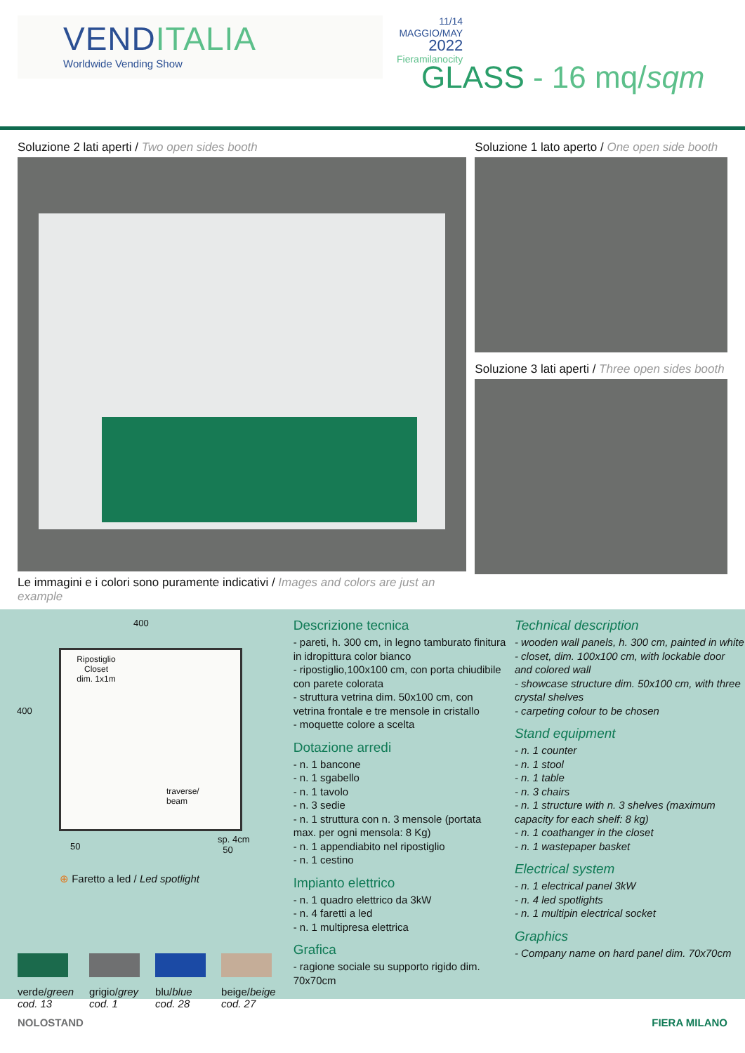VENDITALIA
Worldwide Vending Show
11/14
MAGGIO/MAY
2022
Fieramilanocity
GLASS - 16 mq/sqm
Soluzione 2 lati aperti / Two open sides booth
Le immagini e i colori sono puramente indicativi / Images and colors are just an example
Soluzione 1 lato aperto / One open side booth
Soluzione 3 lati aperti / Three open sides booth
400
400
Ripostiglio
Closet
dim. 1x1m
traverse/
beam
50
sp. 4cm
50
⊕ Faretto a led / Led spotlight
verde/green
cod. 13
grigio/grey
cod. 1
blu/blue
cod. 28
beige/beige
cod. 27
Descrizione tecnica
- pareti, h. 300 cm, in legno tamburato finitura in idropittura color bianco
- ripostiglio,100x100 cm, con porta chiudibile con parete colorata
- struttura vetrina dim. 50x100 cm, con vetrina frontale e tre mensole in cristallo
- moquette colore a scelta
Dotazione arredi
- n. 1 bancone
- n. 1 sgabello
- n. 1 tavolo
- n. 3 sedie
- n. 1 struttura con n. 3 mensole (portata max. per ogni mensola: 8 Kg)
- n. 1 appendiabito nel ripostiglio
- n. 1 cestino
Impianto elettrico
- n. 1 quadro elettrico da 3kW
- n. 4 faretti a led
- n. 1 multipresa elettrica
Grafica
- ragione sociale su supporto rigido dim. 70x70cm
Technical description
- wooden wall panels, h. 300 cm, painted in white
- closet, dim. 100x100 cm, with lockable door and colored wall
- showcase structure dim. 50x100 cm, with three crystal shelves
- carpeting colour to be chosen
Stand equipment
- n. 1 counter
- n. 1 stool
- n. 1 table
- n. 3 chairs
- n. 1 structure with n. 3 shelves (maximum capacity for each shelf: 8 kg)
- n. 1 coathanger in the closet
- n. 1 wastepaper basket
Electrical system
- n. 1 electrical panel 3kW
- n. 4 led spotlights
- n. 1 multipin electrical socket
Graphics
- Company name on hard panel dim. 70x70cm
NOLOSTAND FIERA MILANO